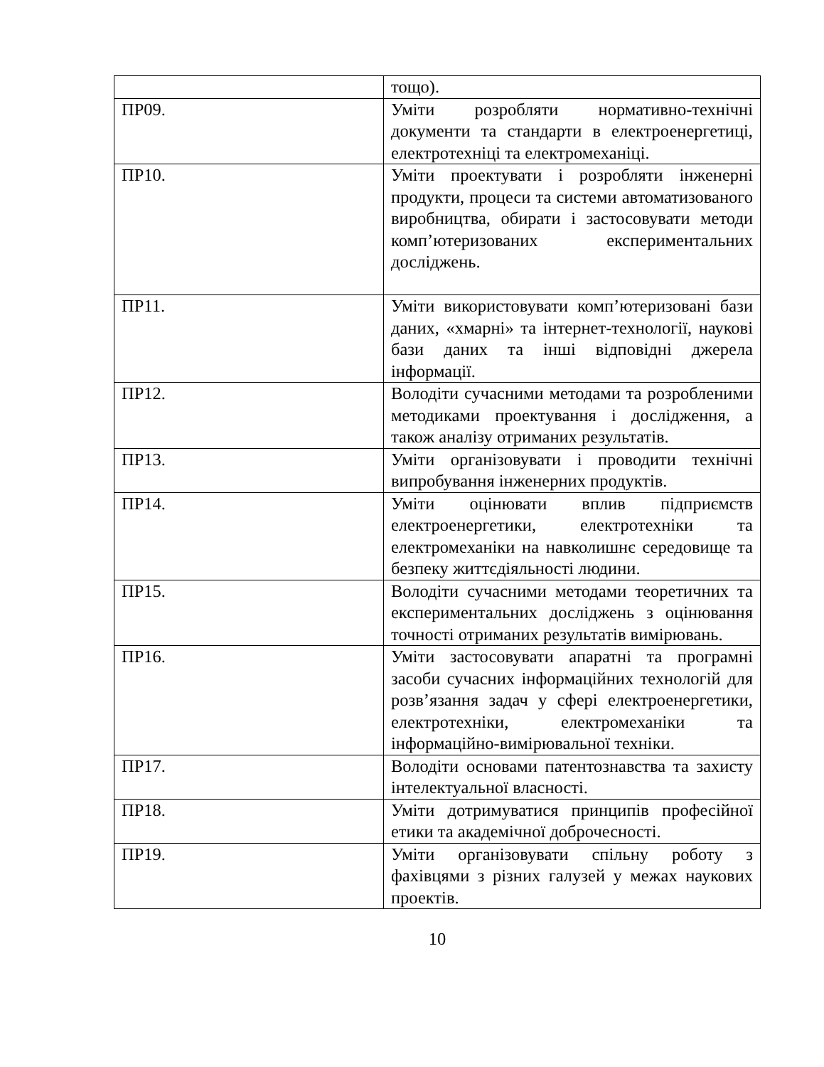| | тощо). |
| ПР09. | Уміти розробляти нормативно-технічні документи та стандарти в електроенергетиці, електротехніці та електромеханіці. |
| ПР10. | Уміти проектувати і розробляти інженерні продукти, процеси та системи автоматизованого виробництва, обирати і застосовувати методи комп’ютеризованих експериментальних досліджень. |
| ПР11. | Уміти використовувати комп’ютеризовані бази даних, «хмарні» та інтернет-технології, наукові бази даних та інші відповідні джерела інформації. |
| ПР12. | Володіти сучасними методами та розробленими методиками проектування і дослідження, а також аналізу отриманих результатів. |
| ПР13. | Уміти організовувати і проводити технічні випробування інженерних продуктів. |
| ПР14. | Уміти оцінювати вплив підприємств електроенергетики, електротехніки та електромеханіки на навколишнє середовище та безпеку життєдіяльності людини. |
| ПР15. | Володіти сучасними методами теоретичних та експериментальних досліджень з оцінювання точності отриманих результатів вимірювань. |
| ПР16. | Уміти застосовувати апаратні та програмні засоби сучасних інформаційних технологій для розв’язання задач у сфері електроенергетики, електротехніки, електромеханіки та інформаційно-вимірювальної техніки. |
| ПР17. | Володіти основами патентознавства та захисту інтелектуальної власності. |
| ПР18. | Уміти дотримуватися принципів професійної етики та академічної доброчесності. |
| ПР19. | Уміти організовувати спільну роботу з фахівцями з різних галузей у межах наукових проектів. |
10